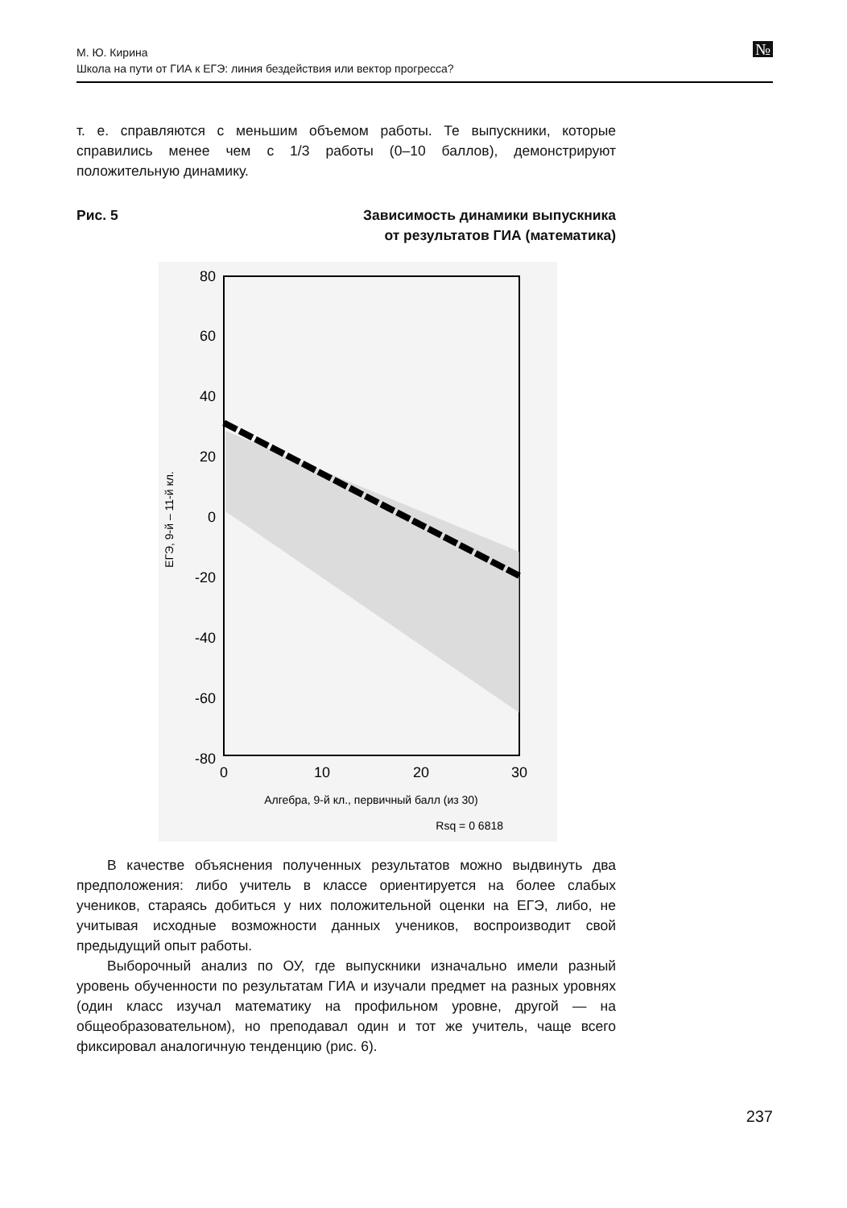М. Ю. Кирина
Школа на пути от ГИА к ЕГЭ: линия бездействия или вектор прогресса?
№
т. е. справляются с меньшим объемом работы. Те выпускники, которые справились менее чем с 1/3 работы (0–10 баллов), демонстрируют положительную динамику.
Рис. 5 Зависимость динамики выпускника
от результатов ГИА (математика)
80
60
40
20
0
-20
-40
-60
-80
0
10
20
30
Алгебра, 9-й кл., первичный балл (из 30)
Rsq = 0 6818
ЕГЭ, 9-й – 11-й кл.
В качестве объяснения полученных результатов можно выдвинуть два предположения: либо учитель в классе ориентируется на более слабых учеников, стараясь добиться у них положительной оценки на ЕГЭ, либо, не учитывая исходные возможности данных учеников, воспроизводит свой предыдущий опыт работы.
Выборочный анализ по ОУ, где выпускники изначально имели разный уровень обученности по результатам ГИА и изучали предмет на разных уровнях (один класс изучал математику на профильном уровне, другой — на общеобразовательном), но преподавал один и тот же учитель, чаще всего фиксировал аналогичную тенденцию (рис. 6).
237